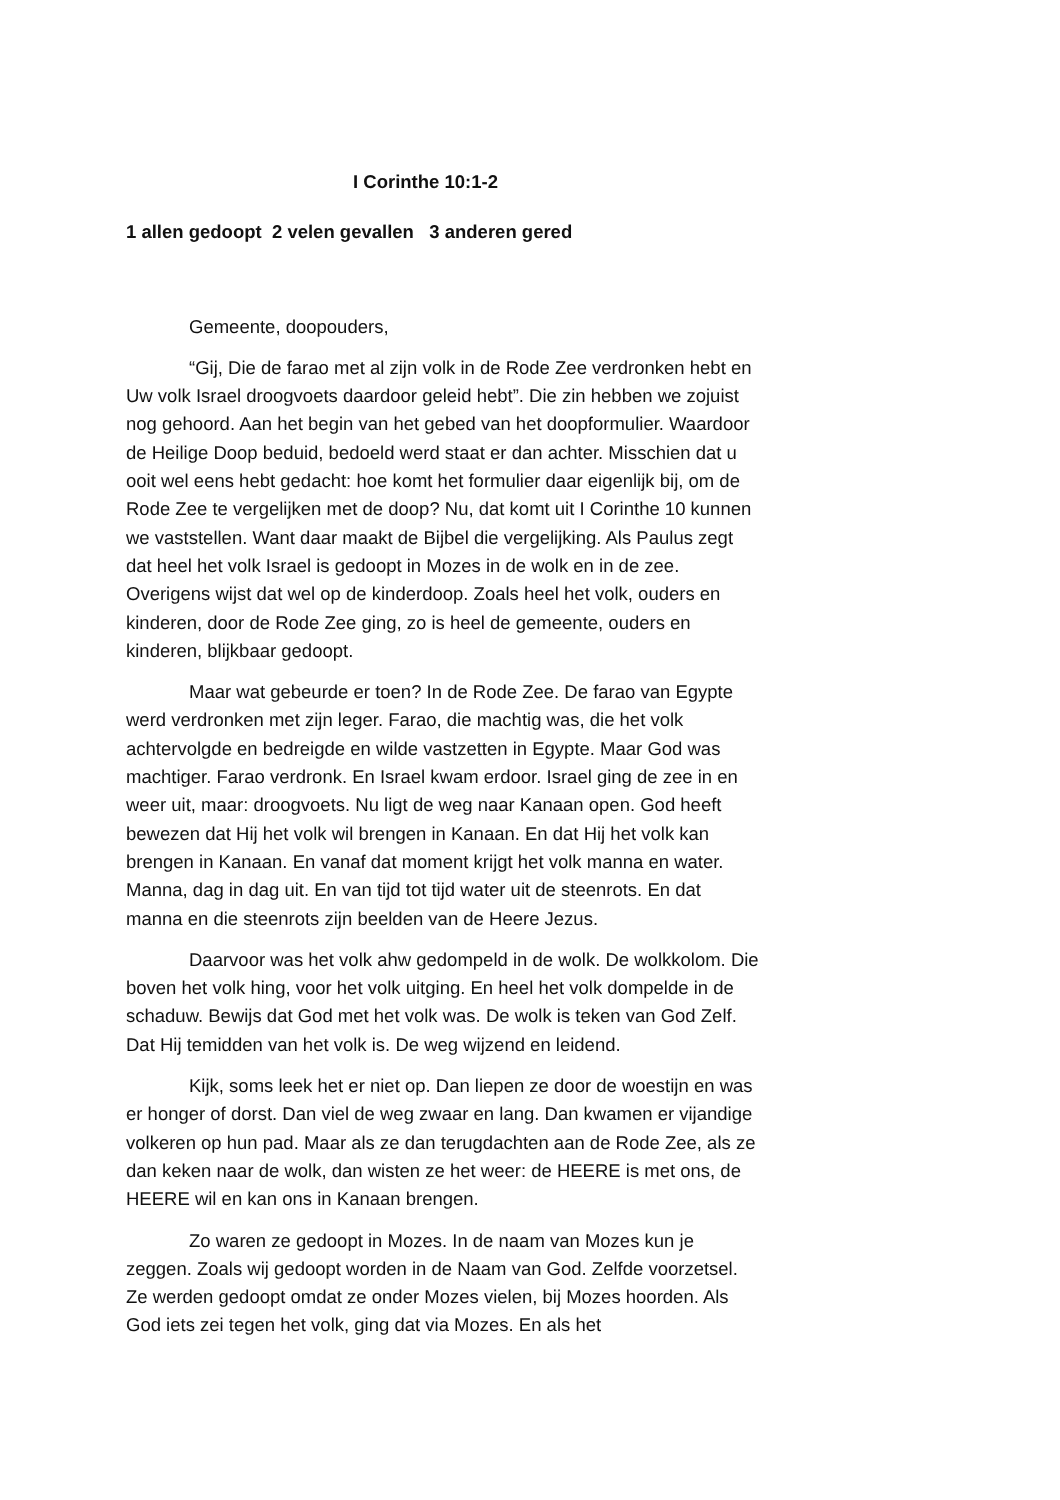I Corinthe 10:1-2
1 allen gedoopt 2 velen gevallen 3 anderen gered
Gemeente, doopouders,
“Gij, Die de farao met al zijn volk in de Rode Zee verdronken hebt en Uw volk Israel droogvoets daardoor geleid hebt”. Die zin hebben we zojuist nog gehoord. Aan het begin van het gebed van het doopformulier. Waardoor de Heilige Doop beduid, bedoeld werd staat er dan achter. Misschien dat u ooit wel eens hebt gedacht: hoe komt het formulier daar eigenlijk bij, om de Rode Zee te vergelijken met de doop? Nu, dat komt uit I Corinthe 10 kunnen we vaststellen. Want daar maakt de Bijbel die vergelijking. Als Paulus zegt dat heel het volk Israel is gedoopt in Mozes in de wolk en in de zee. Overigens wijst dat wel op de kinderdoop. Zoals heel het volk, ouders en kinderen, door de Rode Zee ging, zo is heel de gemeente, ouders en kinderen, blijkbaar gedoopt.
Maar wat gebeurde er toen? In de Rode Zee. De farao van Egypte werd verdronken met zijn leger. Farao, die machtig was, die het volk achtervolgde en bedreigde en wilde vastzetten in Egypte. Maar God was machtiger. Farao verdronk. En Israel kwam erdoor. Israel ging de zee in en weer uit, maar: droogvoets. Nu ligt de weg naar Kanaan open. God heeft bewezen dat Hij het volk wil brengen in Kanaan. En dat Hij het volk kan brengen in Kanaan. En vanaf dat moment krijgt het volk manna en water. Manna, dag in dag uit. En van tijd tot tijd water uit de steenrots. En dat manna en die steenrots zijn beelden van de Heere Jezus.
Daarvoor was het volk ahw gedompeld in de wolk. De wolkkolom. Die boven het volk hing, voor het volk uitging. En heel het volk dompelde in de schaduw. Bewijs dat God met het volk was. De wolk is teken van God Zelf. Dat Hij temidden van het volk is. De weg wijzend en leidend.
Kijk, soms leek het er niet op. Dan liepen ze door de woestijn en was er honger of dorst. Dan viel de weg zwaar en lang. Dan kwamen er vijandige volkeren op hun pad. Maar als ze dan terugdachten aan de Rode Zee, als ze dan keken naar de wolk, dan wisten ze het weer: de HEERE is met ons, de HEERE wil en kan ons in Kanaan brengen.
Zo waren ze gedoopt in Mozes. In de naam van Mozes kun je zeggen. Zoals wij gedoopt worden in de Naam van God. Zelfde voorzetsel. Ze werden gedoopt omdat ze onder Mozes vielen, bij Mozes hoorden. Als God iets zei tegen het volk, ging dat via Mozes. En als het